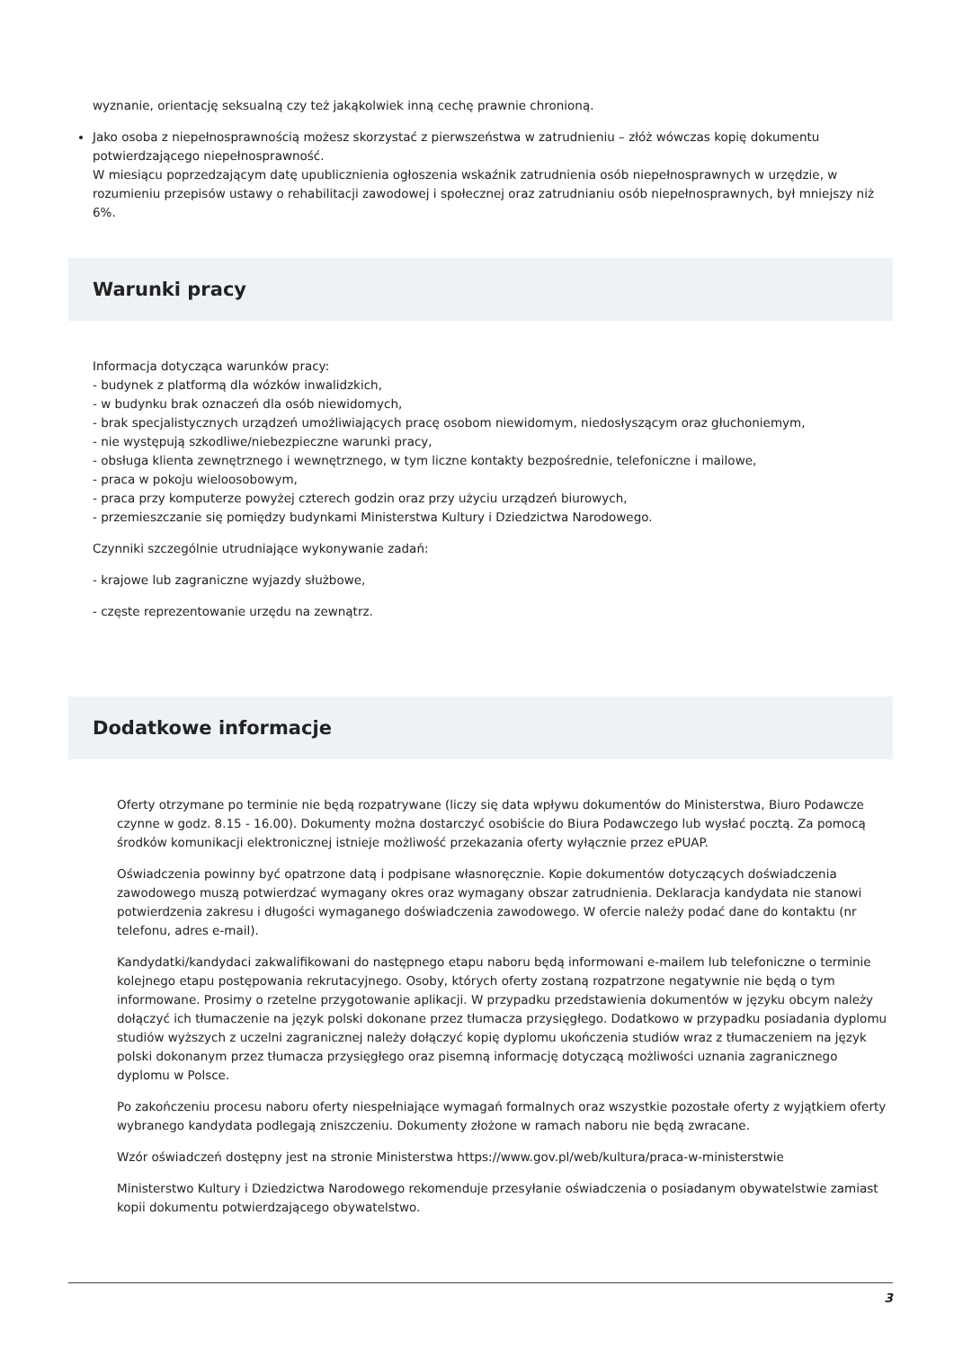wyznanie, orientację seksualną czy też jakąkolwiek inną cechę prawnie chronioną.
Jako osoba z niepełnosprawnością możesz skorzystać z pierwszeństwa w zatrudnieniu – złóż wówczas kopię dokumentu potwierdzającego niepełnosprawność.
W miesiącu poprzedzającym datę upublicznienia ogłoszenia wskaźnik zatrudnienia osób niepełnosprawnych w urzędzie, w rozumieniu przepisów ustawy o rehabilitacji zawodowej i społecznej oraz zatrudnianiu osób niepełnosprawnych, był mniejszy niż 6%.
Warunki pracy
Informacja dotycząca warunków pracy:
- budynek z platformą dla wózków inwalidzkich,
- w budynku brak oznaczeń dla osób niewidomych,
- brak specjalistycznych urządzeń umożliwiających pracę osobom niewidomym, niedosłyszącym oraz głuchoniemym,
- nie występują szkodliwe/niebezpieczne warunki pracy,
- obsługa klienta zewnętrznego i wewnętrznego, w tym liczne kontakty bezpośrednie, telefoniczne i mailowe,
- praca w pokoju wieloosobowym,
- praca przy komputerze powyżej czterech godzin oraz przy użyciu urządzeń biurowych,
- przemieszczanie się pomiędzy budynkami Ministerstwa Kultury i Dziedzictwa Narodowego.
Czynniki szczególnie utrudniające wykonywanie zadań:
- krajowe lub zagraniczne wyjazdy służbowe,
- częste reprezentowanie urzędu na zewnątrz.
Dodatkowe informacje
Oferty otrzymane po terminie nie będą rozpatrywane (liczy się data wpływu dokumentów do Ministerstwa, Biuro Podawcze czynne w godz. 8.15 - 16.00). Dokumenty można dostarczyć osobiście do Biura Podawczego lub wysłać pocztą. Za pomocą środków komunikacji elektronicznej istnieje możliwość przekazania oferty wyłącznie przez ePUAP.
Oświadczenia powinny być opatrzone datą i podpisane własnoręcznie. Kopie dokumentów dotyczących doświadczenia zawodowego muszą potwierdzać wymagany okres oraz wymagany obszar zatrudnienia. Deklaracja kandydata nie stanowi potwierdzenia zakresu i długości wymaganego doświadczenia zawodowego. W ofercie należy podać dane do kontaktu (nr telefonu, adres e-mail).
Kandydatki/kandydaci zakwalifikowani do następnego etapu naboru będą informowani e-mailem lub telefoniczne o terminie kolejnego etapu postępowania rekrutacyjnego. Osoby, których oferty zostaną rozpatrzone negatywnie nie będą o tym informowane. Prosimy o rzetelne przygotowanie aplikacji. W przypadku przedstawienia dokumentów w języku obcym należy dołączyć ich tłumaczenie na język polski dokonane przez tłumacza przysięgłego. Dodatkowo w przypadku posiadania dyplomu studiów wyższych z uczelni zagranicznej należy dołączyć kopię dyplomu ukończenia studiów wraz z tłumaczeniem na język polski dokonanym przez tłumacza przysięgłego oraz pisemną informację dotyczącą możliwości uznania zagranicznego dyplomu w Polsce.
Po zakończeniu procesu naboru oferty niespełniające wymagań formalnych oraz wszystkie pozostałe oferty z wyjątkiem oferty wybranego kandydata podlegają zniszczeniu. Dokumenty złożone w ramach naboru nie będą zwracane.
Wzór oświadczeń dostępny jest na stronie Ministerstwa https://www.gov.pl/web/kultura/praca-w-ministerstwie
Ministerstwo Kultury i Dziedzictwa Narodowego rekomenduje przesyłanie oświadczenia o posiadanym obywatelstwie zamiast kopii dokumentu potwierdzającego obywatelstwo.
3